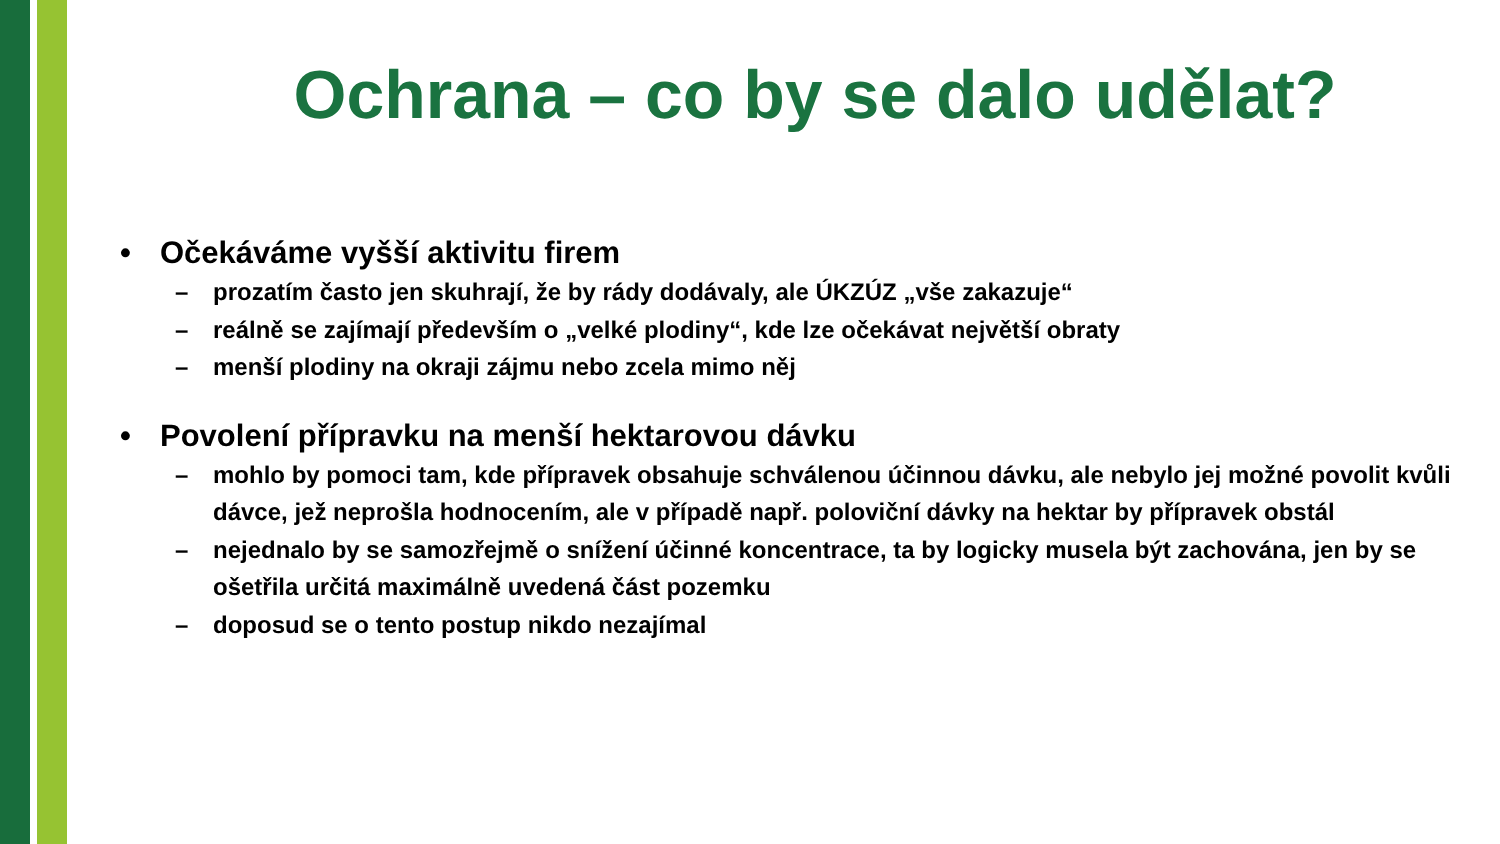Ochrana – co by se dalo udělat?
• Očekáváme vyšší aktivitu firem
– prozatím často jen skuhrají, že by rády dodávaly, ale ÚKZÚZ „vše zakazuje“
– reálně se zajímají především o „velké plodiny“, kde lze očekávat největší obraty
– menší plodiny na okraji zájmu nebo zcela mimo něj
• Povolení přípravku na menší hektarovou dávku
– mohlo by pomoci tam, kde přípravek obsahuje schválenou účinnou dávku, ale nebylo jej možné povolit kvůli dávce, jež neprošla hodnocením, ale v případě např. poloviční dávky na hektar by přípravek obstál
– nejednalo by se samozřejmě o snížení účinné koncentrace, ta by logicky musela být zachována, jen by se ošetřila určitá maximálně uvedená část pozemku
– doposud se o tento postup nikdo nezajímal